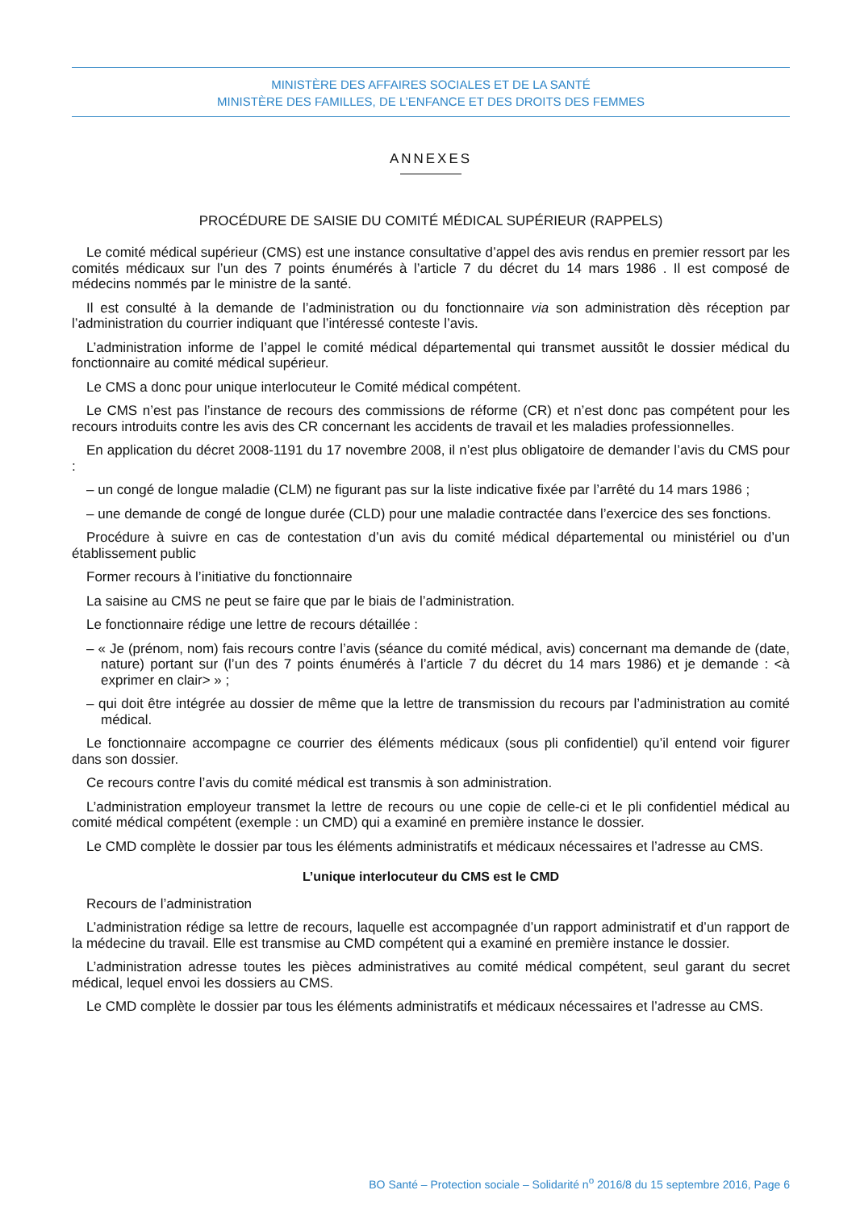MINISTÈRE DES AFFAIRES SOCIALES ET DE LA SANTÉ
MINISTÈRE DES FAMILLES, DE L’ENFANCE ET DES DROITS DES FEMMES
ANNEXES
PROCÉDURE DE SAISIE DU COMITÉ MÉDICAL SUPÉRIEUR (RAPPELS)
Le comité médical supérieur (CMS) est une instance consultative d’appel des avis rendus en premier ressort par les comités médicaux sur l’un des 7 points énumérés à l’article 7 du décret du 14 mars 1986 . Il est composé de médecins nommés par le ministre de la santé.
Il est consulté à la demande de l’administration ou du fonctionnaire via son administration dès réception par l’administration du courrier indiquant que l’intéressé conteste l’avis.
L’administration informe de l’appel le comité médical départemental qui transmet aussitôt le dossier médical du fonctionnaire au comité médical supérieur.
Le CMS a donc pour unique interlocuteur le Comité médical compétent.
Le CMS n’est pas l’instance de recours des commissions de réforme (CR) et n’est donc pas compétent pour les recours introduits contre les avis des CR concernant les accidents de travail et les maladies professionnelles.
En application du décret 2008-1191 du 17 novembre 2008, il n’est plus obligatoire de demander l’avis du CMS pour :
– un congé de longue maladie (CLM) ne figurant pas sur la liste indicative fixée par l’arrêté du 14 mars 1986 ;
– une demande de congé de longue durée (CLD) pour une maladie contractée dans l’exercice des ses fonctions.
Procédure à suivre en cas de contestation d’un avis du comité médical départemental ou ministériel ou d’un établissement public
Former recours à l’initiative du fonctionnaire
La saisine au CMS ne peut se faire que par le biais de l’administration.
Le fonctionnaire rédige une lettre de recours détaillée :
– « Je (prénom, nom) fais recours contre l’avis (séance du comité médical, avis) concernant ma demande de (date, nature) portant sur (l’un des 7 points énumérés à l’article 7 du décret du 14 mars 1986) et je demande : <à exprimer en clair> » ;
– qui doit être intégrée au dossier de même que la lettre de transmission du recours par l’administration au comité médical.
Le fonctionnaire accompagne ce courrier des éléments médicaux (sous pli confidentiel) qu’il entend voir figurer dans son dossier.
Ce recours contre l’avis du comité médical est transmis à son administration.
L’administration employeur transmet la lettre de recours ou une copie de celle-ci et le pli confidentiel médical au comité médical compétent (exemple : un CMD) qui a examiné en première instance le dossier.
Le CMD complète le dossier par tous les éléments administratifs et médicaux nécessaires et l’adresse au CMS.
L’unique interlocuteur du CMS est le CMD
Recours de l’administration
L’administration rédige sa lettre de recours, laquelle est accompagnée d’un rapport administratif et d’un rapport de la médecine du travail. Elle est transmise au CMD compétent qui a examiné en première instance le dossier.
L’administration adresse toutes les pièces administratives au comité médical compétent, seul garant du secret médical, lequel envoi les dossiers au CMS.
Le CMD complète le dossier par tous les éléments administratifs et médicaux nécessaires et l’adresse au CMS.
BO Santé – Protection sociale – Solidarité n<sup>o</sup> 2016/8 du 15 septembre 2016, Page 6